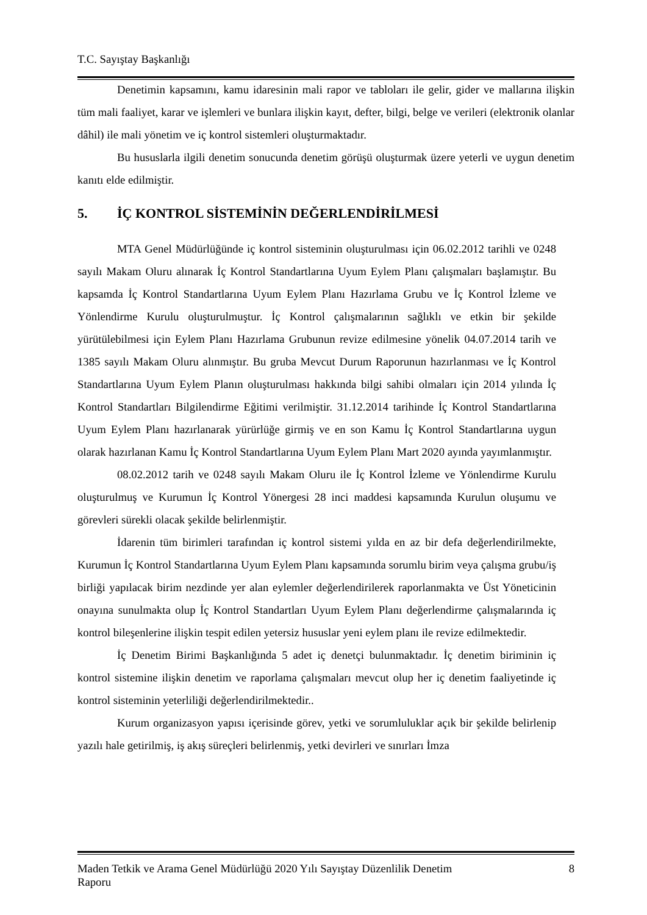T.C. Sayıştay Başkanlığı
Denetimin kapsamını, kamu idaresinin mali rapor ve tabloları ile gelir, gider ve mallarına ilişkin tüm mali faaliyet, karar ve işlemleri ve bunlara ilişkin kayıt, defter, bilgi, belge ve verileri (elektronik olanlar dâhil) ile mali yönetim ve iç kontrol sistemleri oluşturmaktadır.
Bu hususlarla ilgili denetim sonucunda denetim görüşü oluşturmak üzere yeterli ve uygun denetim kanıtı elde edilmiştir.
5. İÇ KONTROL SİSTEMİNİN DEĞERLENDİRİLMESİ
MTA Genel Müdürlüğünde iç kontrol sisteminin oluşturulması için 06.02.2012 tarihli ve 0248 sayılı Makam Oluru alınarak İç Kontrol Standartlarına Uyum Eylem Planı çalışmaları başlamıştır. Bu kapsamda İç Kontrol Standartlarına Uyum Eylem Planı Hazırlama Grubu ve İç Kontrol İzleme ve Yönlendirme Kurulu oluşturulmuştur. İç Kontrol çalışmalarının sağlıklı ve etkin bir şekilde yürütülebilmesi için Eylem Planı Hazırlama Grubunun revize edilmesine yönelik 04.07.2014 tarih ve 1385 sayılı Makam Oluru alınmıştır. Bu gruba Mevcut Durum Raporunun hazırlanması ve İç Kontrol Standartlarına Uyum Eylem Planın oluşturulması hakkında bilgi sahibi olmaları için 2014 yılında İç Kontrol Standartları Bilgilendirme Eğitimi verilmiştir. 31.12.2014 tarihinde İç Kontrol Standartlarına Uyum Eylem Planı hazırlanarak yürürlüğe girmiş ve en son Kamu İç Kontrol Standartlarına uygun olarak hazırlanan Kamu İç Kontrol Standartlarına Uyum Eylem Planı Mart 2020 ayında yayımlanmıştır.
08.02.2012 tarih ve 0248 sayılı Makam Oluru ile İç Kontrol İzleme ve Yönlendirme Kurulu oluşturulmuş ve Kurumun İç Kontrol Yönergesi 28 inci maddesi kapsamında Kurulun oluşumu ve görevleri sürekli olacak şekilde belirlenmiştir.
İdarenin tüm birimleri tarafından iç kontrol sistemi yılda en az bir defa değerlendirilmekte, Kurumun İç Kontrol Standartlarına Uyum Eylem Planı kapsamında sorumlu birim veya çalışma grubu/iş birliği yapılacak birim nezdinde yer alan eylemler değerlendirilerek raporlanmakta ve Üst Yöneticinin onayına sunulmakta olup İç Kontrol Standartları Uyum Eylem Planı değerlendirme çalışmalarında iç kontrol bileşenlerine ilişkin tespit edilen yetersiz hususlar yeni eylem planı ile revize edilmektedir.
İç Denetim Birimi Başkanlığında 5 adet iç denetçi bulunmaktadır. İç denetim biriminin iç kontrol sistemine ilişkin denetim ve raporlama çalışmaları mevcut olup her iç denetim faaliyetinde iç kontrol sisteminin yeterliliği değerlendirilmektedir..
Kurum organizasyon yapısı içerisinde görev, yetki ve sorumluluklar açık bir şekilde belirlenip yazılı hale getirilmiş, iş akış süreçleri belirlenmiş, yetki devirleri ve sınırları İmza
Maden Tetkik ve Arama Genel Müdürlüğü 2020 Yılı Sayıştay Düzenlilik Denetim
Raporu 8